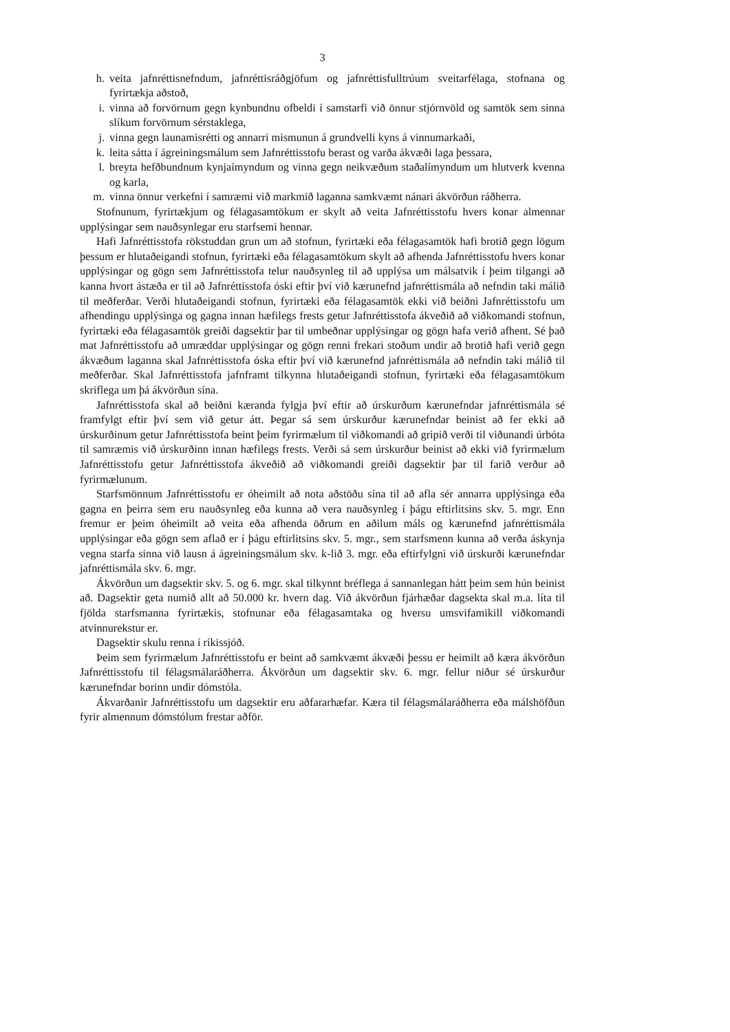3
h. veita jafnréttisnefndum, jafnréttisráðgjöfum og jafnréttisfulltrúum sveitarfélaga, stofnana og fyrirtækja aðstoð,
i. vinna að forvörnum gegn kynbundnu ofbeldi í samstarfi við önnur stjórnvöld og samtök sem sinna slíkum forvörnum sérstaklega,
j. vinna gegn launamisrétti og annarri mismunun á grundvelli kyns á vinnumarkaði,
k. leita sátta í ágreiningsmálum sem Jafnréttisstofu berast og varða ákvæði laga þessara,
l. breyta hefðbundnum kynjaímyndum og vinna gegn neikvæðum staðalímyndum um hlutverk kvenna og karla,
m. vinna önnur verkefni í samræmi við markmið laganna samkvæmt nánari ákvörðun ráðherra.
Stofnunum, fyrirtækjum og félagasamtökum er skylt að veita Jafnréttisstofu hvers konar almennar upplýsingar sem nauðsynlegar eru starfsemi hennar.
Hafi Jafnréttisstofa rökstuddan grun um að stofnun, fyrirtæki eða félagasamtök hafi brotið gegn lögum þessum er hlutaðeigandi stofnun, fyrirtæki eða félagasamtökum skylt að afhenda Jafnréttisstofu hvers konar upplýsingar og gögn sem Jafnréttisstofa telur nauðsynleg til að upplýsa um málsatvik í þeim tilgangi að kanna hvort ástæða er til að Jafnréttisstofa óski eftir því við kærunefnd jafnréttismála að nefndin taki málið til meðferðar. Verði hlutaðeigandi stofnun, fyrirtæki eða félagasamtök ekki við beiðni Jafnréttisstofu um afhendingu upplýsinga og gagna innan hæfilegs frests getur Jafnréttisstofa ákveðið að viðkomandi stofnun, fyrirtæki eða félagasamtök greiði dagsektir þar til umbeðnar upplýsingar og gögn hafa verið afhent. Sé það mat Jafnréttisstofu að umræddar upplýsingar og gögn renni frekari stoðum undir að brotið hafi verið gegn ákvæðum laganna skal Jafnréttisstofa óska eftir því við kærunefnd jafnréttismála að nefndin taki málið til meðferðar. Skal Jafnréttisstofa jafnframt tilkynna hlutaðeigandi stofnun, fyrirtæki eða félagasamtökum skriflega um þá ákvörðun sína.
Jafnréttisstofa skal að beiðni kæranda fylgja því eftir að úrskurðum kærunefndar jafnréttismála sé framfylgt eftir því sem við getur átt. Þegar sá sem úrskurður kærunefndar beinist að fer ekki að úrskurðinum getur Jafnréttisstofa beint þeim fyrirmælum til viðkomandi að gripið verði til viðunandi úrbóta til samræmis við úrskurðinn innan hæfilegs frests. Verði sá sem úrskurður beinist að ekki við fyrirmælum Jafnréttisstofu getur Jafnréttisstofa ákveðið að viðkomandi greiði dagsektir þar til farið verður að fyrirmælunum.
Starfsmönnum Jafnréttisstofu er óheimilt að nota aðstöðu sína til að afla sér annarra upplýsinga eða gagna en þeirra sem eru nauðsynleg eða kunna að vera nauðsynleg í þágu eftirlitsins skv. 5. mgr. Enn fremur er þeim óheimilt að veita eða afhenda öðrum en aðilum máls og kærunefnd jafnréttismála upplýsingar eða gögn sem aflað er í þágu eftirlitsins skv. 5. mgr., sem starfsmenn kunna að verða áskynja vegna starfa sinna við lausn á ágreiningsmálum skv. k-lið 3. mgr. eða eftirfylgni við úrskurði kærunefndar jafnréttismála skv. 6. mgr.
Ákvörðun um dagsektir skv. 5. og 6. mgr. skal tilkynnt bréflega á sannanlegan hátt þeim sem hún beinist að. Dagsektir geta numið allt að 50.000 kr. hvern dag. Við ákvörðun fjárhæðar dagsekta skal m.a. líta til fjölda starfsmanna fyrirtækis, stofnunar eða félagasamtaka og hversu umsvifamikill viðkomandi atvinnurekstur er.
Dagsektir skulu renna í ríkissjóð.
Þeim sem fyrirmælum Jafnréttisstofu er beint að samkvæmt ákvæði þessu er heimilt að kæra ákvörðun Jafnréttisstofu til félagsmálaráðherra. Ákvörðun um dagsektir skv. 6. mgr. fellur niður sé úrskurður kærunefndar borinn undir dómstóla.
Ákvarðanir Jafnréttisstofu um dagsektir eru aðfararhæfar. Kæra til félagsmálaráðherra eða málshöfðun fyrir almennum dómstólum frestar aðför.